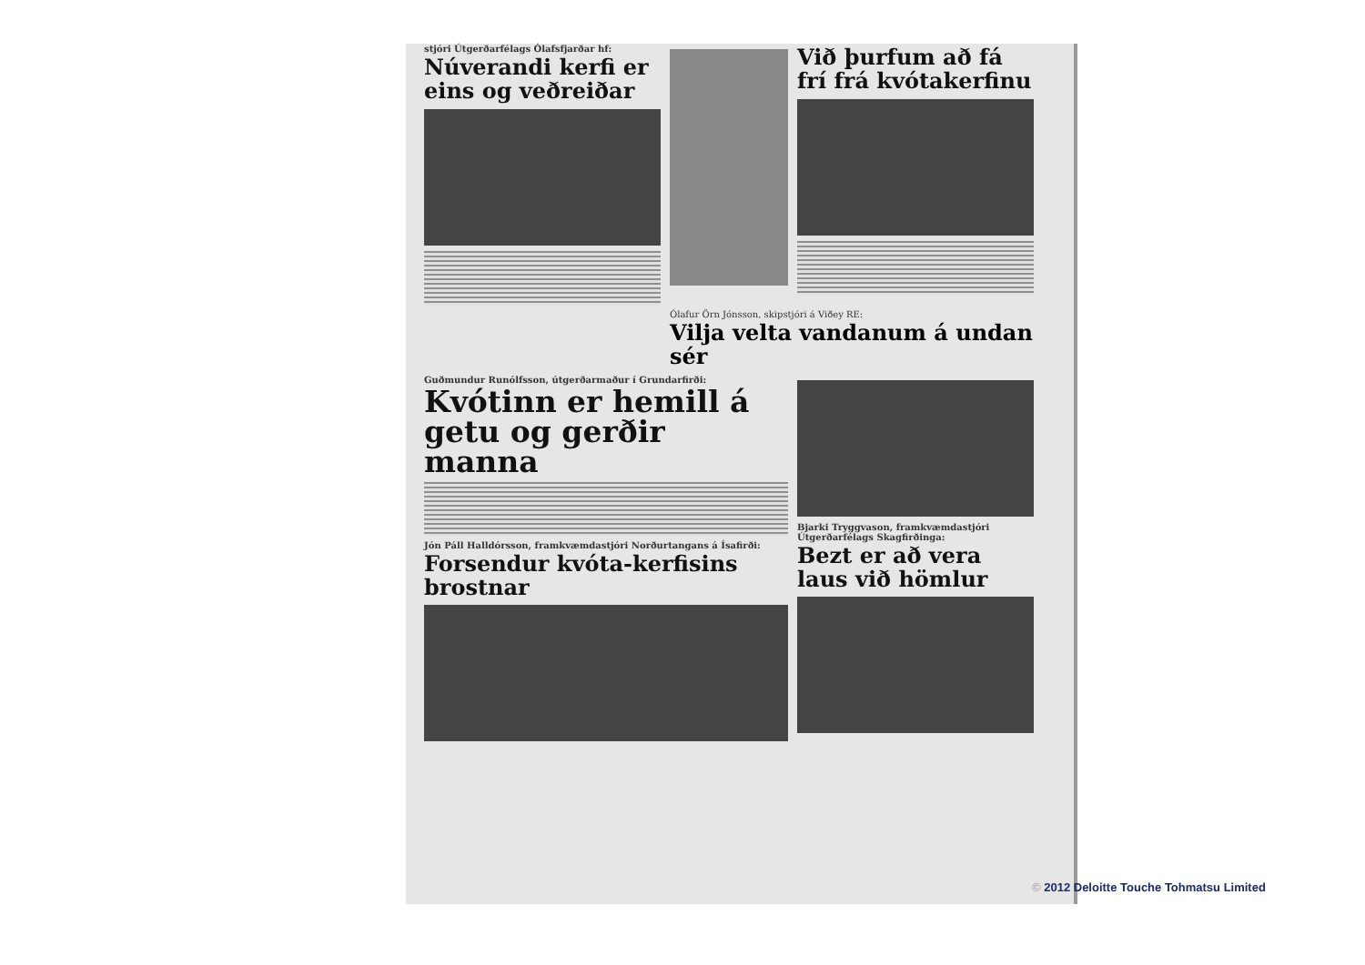stjóri Útgerðarfélags Ólafsfjarðar hf:
Núverandi kerfi er eins og veðreiðar
Við þurfum að fá frí frá kvótakerfinu
Ólafur Örn Jónsson, skipstjóri á Viðey RE:
Vilja velta vandanum á undan sér
Guðmundur Runólfsson, útgerðarmaður í Grundarfirði:
Kvótinn er hemill á getu og gerðir manna
Jón Páll Halldórsson, framkvæmdastjóri Norðurtangans á Ísafirði:
Forsendur kvóta-kerfisins brostnar
Bjarki Tryggvason, framkvæmdastjóri Útgerðarfélags Skagfirðinga:
Bezt er að vera laus við hömlur
© 2012 Deloitte Touche Tohmatsu Limited